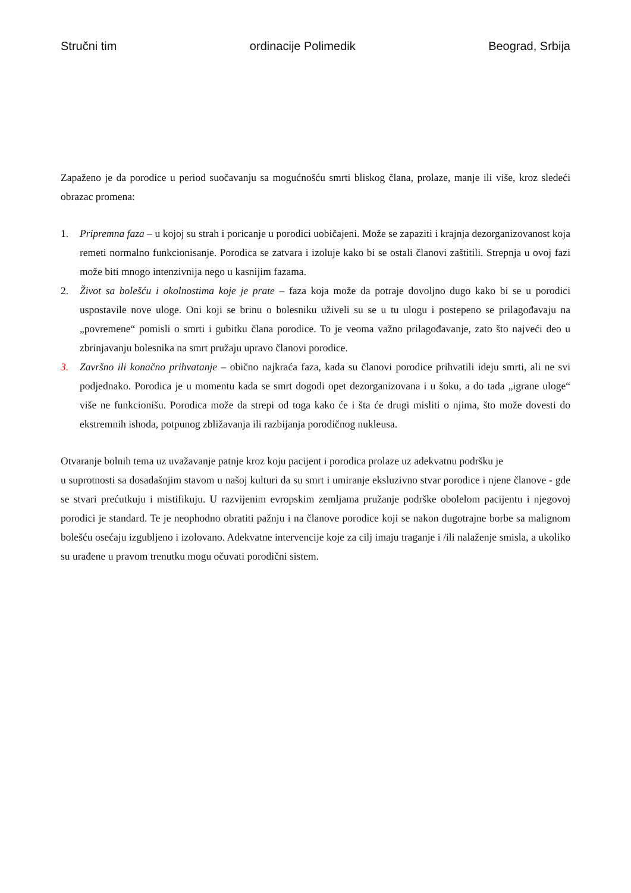Stručni tim ordinacije Polimedik Beograd, Srbija
Zapaženo je da porodice u period suočavanju sa mogućnošću smrti bliskog člana, prolaze, manje ili više, kroz sledeći obrazac promena:
1. Pripremna faza – u kojoj su strah i poricanje u porodici uobičajeni. Može se zapaziti i krajnja dezorganizovanost koja remeti normalno funkcionisanje. Porodica se zatvara i izoluje kako bi se ostali članovi zaštitili. Strepnja u ovoj fazi može biti mnogo intenzivnija nego u kasnijim fazama.
2. Život sa bolešću i okolnostima koje je prate – faza koja može da potraje dovoljno dugo kako bi se u porodici uspostavile nove uloge. Oni koji se brinu o bolesniku uživeli su se u tu ulogu i postepeno se prilagođavaju na „povremene“ pomisli o smrti i gubitku člana porodice. To je veoma važno prilagođavanje, zato što najveći deo u zbrinjavanju bolesnika na smrt pružaju upravo članovi porodice.
3. Završno ili konačno prihvatanje – obično najkraća faza, kada su članovi porodice prihvatili ideju smrti, ali ne svi podjednako. Porodica je u momentu kada se smrt dogodi opet dezorganizovana i u šoku, a do tada „igrane uloge“ više ne funkcionišu. Porodica može da strepi od toga kako će i šta će drugi misliti o njima, što može dovesti do ekstremnih ishoda, potpunog zbližavanja ili razbijanja porodičnog nukleusa.
Otvaranje bolnih tema uz uvažavanje patnje kroz koju pacijent i porodica prolaze uz adekvatnu podršku je
u suprotnosti sa dosadašnjim stavom u našoj kulturi da su smrt i umiranje eksluzivno stvar porodice i njene članove - gde se stvari prećutkuju i mistifikuju. U razvijenim evropskim zemljama pružanje podrške obolelom pacijentu i njegovoj porodici je standard. Te je neophodno obratiti pažnju i na članove porodice koji se nakon dugotrajne borbe sa malignom bolešću osećaju izgubljeno i izolovano. Adekvatne intervencije koje za cilj imaju traganje i /ili nalaženje smisla, a ukoliko su urađene u pravom trenutku mogu očuvati porodični sistem.